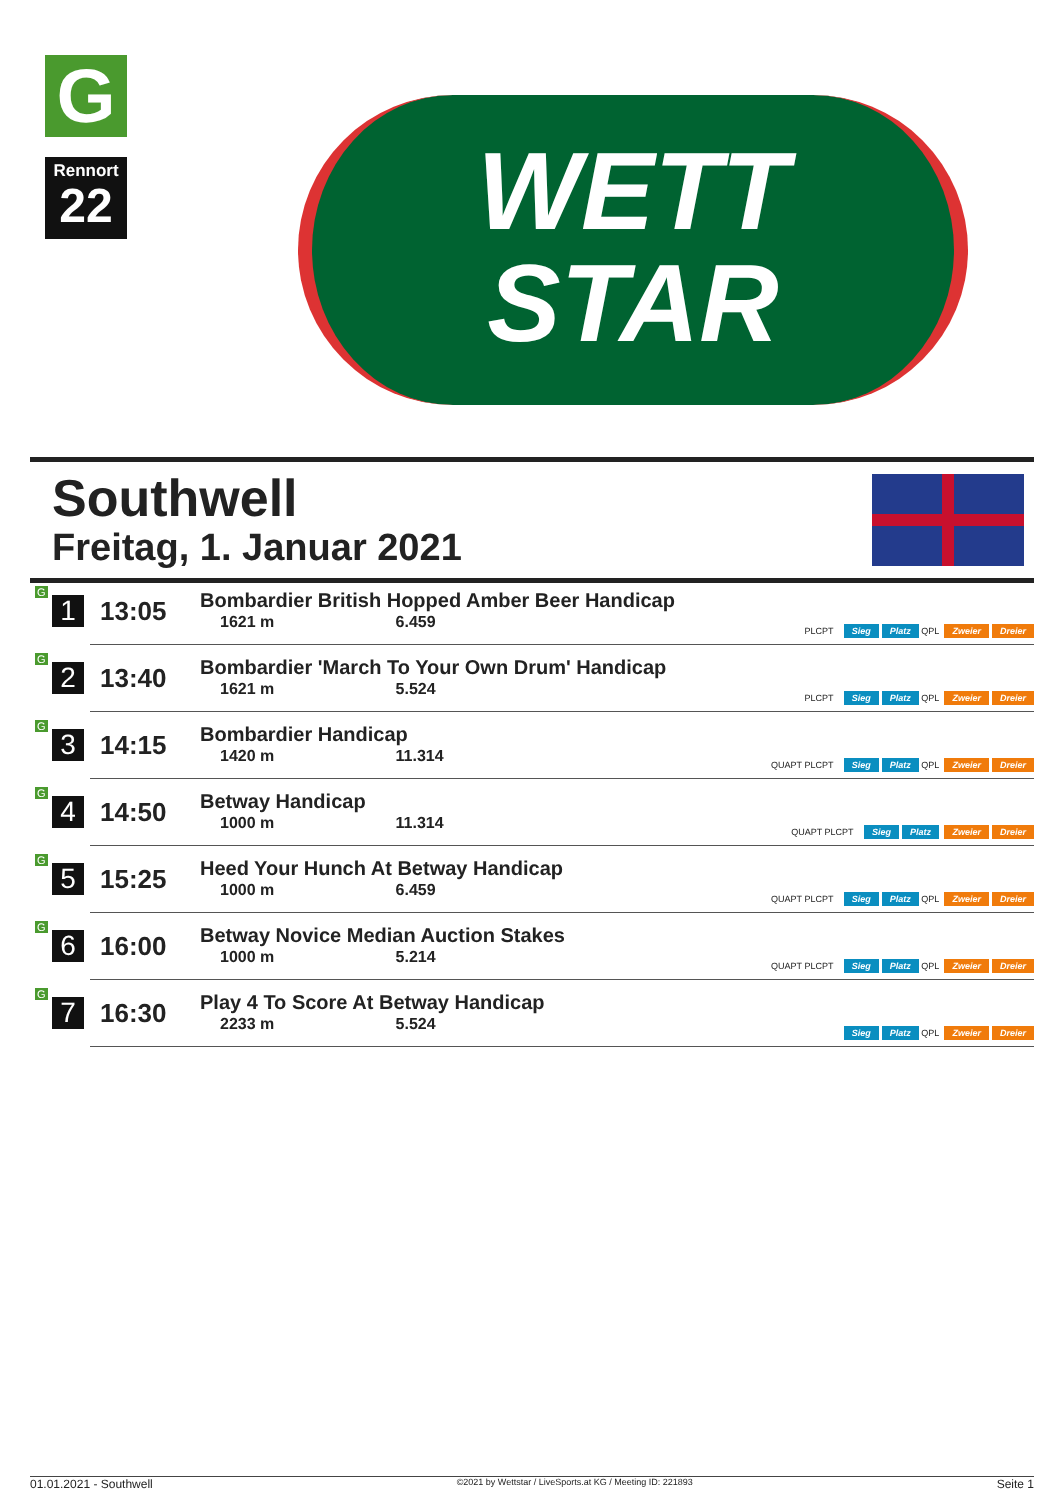G
Rennort
22
WETT
STAR
Southwell
Freitag, 1. Januar 2021
| G 1 | 13:05 | Bombardier British Hopped Amber Beer Handicap 1621 m 6.459 | PLCPT Sieg Platz QPL Zweier Dreier |
| G 2 | 13:40 | Bombardier 'March To Your Own Drum' Handicap 1621 m 5.524 | PLCPT Sieg Platz QPL Zweier Dreier |
| G 3 | 14:15 | Bombardier Handicap 1420 m 11.314 | QUAPT PLCPT Sieg Platz QPL Zweier Dreier |
| G 4 | 14:50 | Betway Handicap 1000 m 11.314 | QUAPT PLCPT Sieg Platz Zweier Dreier |
| G 5 | 15:25 | Heed Your Hunch At Betway Handicap 1000 m 6.459 | QUAPT PLCPT Sieg Platz QPL Zweier Dreier |
| G 6 | 16:00 | Betway Novice Median Auction Stakes 1000 m 5.214 | QUAPT PLCPT Sieg Platz QPL Zweier Dreier |
| G 7 | 16:30 | Play 4 To Score At Betway Handicap 2233 m 5.524 | Sieg Platz QPL Zweier Dreier |
01.01.2021 - Southwell ©2021 by Wettstar / LiveSports.at KG / Meeting ID: 221893 Seite 1